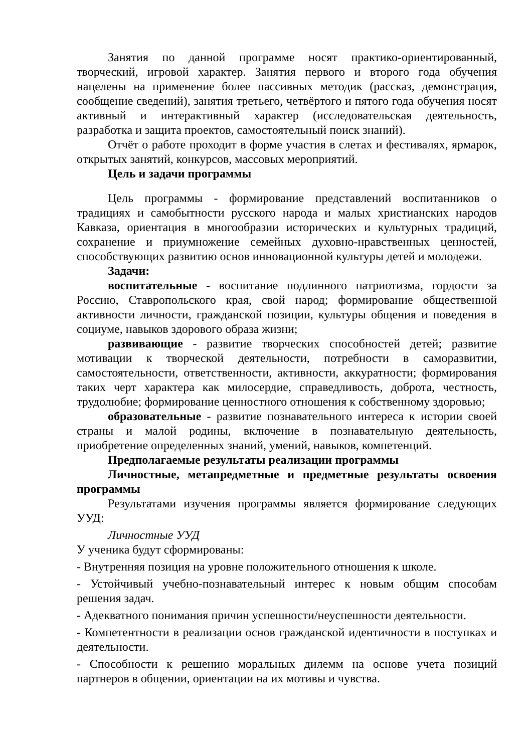Занятия по данной программе носят практико-ориентированный, творческий, игровой характер. Занятия первого и второго года обучения нацелены на применение более пассивных методик (рассказ, демонстрация, сообщение сведений), занятия третьего, четвёртого и пятого года обучения носят активный и интерактивный характер (исследовательская деятельность, разработка и защита проектов, самостоятельный поиск знаний).
Отчёт о работе проходит в форме участия в слетах и фестивалях, ярмарок, открытых занятий, конкурсов, массовых мероприятий.
Цель и задачи программы
Цель программы - формирование представлений воспитанников о традициях и самобытности русского народа и малых христианских народов Кавказа, ориентация в многообразии исторических и культурных традиций, сохранение и приумножение семейных духовно-нравственных ценностей, способствующих развитию основ инновационной культуры детей и молодежи.
Задачи:
воспитательные - воспитание подлинного патриотизма, гордости за Россию, Ставропольского края, свой народ; формирование общественной активности личности, гражданской позиции, культуры общения и поведения в социуме, навыков здорового образа жизни;
развивающие - развитие творческих способностей детей; развитие мотивации к творческой деятельности, потребности в саморазвитии, самостоятельности, ответственности, активности, аккуратности; формирования таких черт характера как милосердие, справедливость, доброта, честность, трудолюбие; формирование ценностного отношения к собственному здоровью;
образовательные - развитие познавательного интереса к истории своей страны и малой родины, включение в познавательную деятельность, приобретение определенных знаний, умений, навыков, компетенций.
Предполагаемые результаты реализации программы
Личностные, метапредметные и предметные результаты освоения программы
Результатами изучения программы является формирование следующих УУД:
Личностные УУД
У ученика будут сформированы:
- Внутренняя позиция на уровне положительного отношения к школе.
- Устойчивый учебно-познавательный интерес к новым общим способам решения задач.
- Адекватного понимания причин успешности/неуспешности деятельности.
- Компетентности в реализации основ гражданской идентичности в поступках и деятельности.
- Способности к решению моральных дилемм на основе учета позиций партнеров в общении, ориентации на их мотивы и чувства.